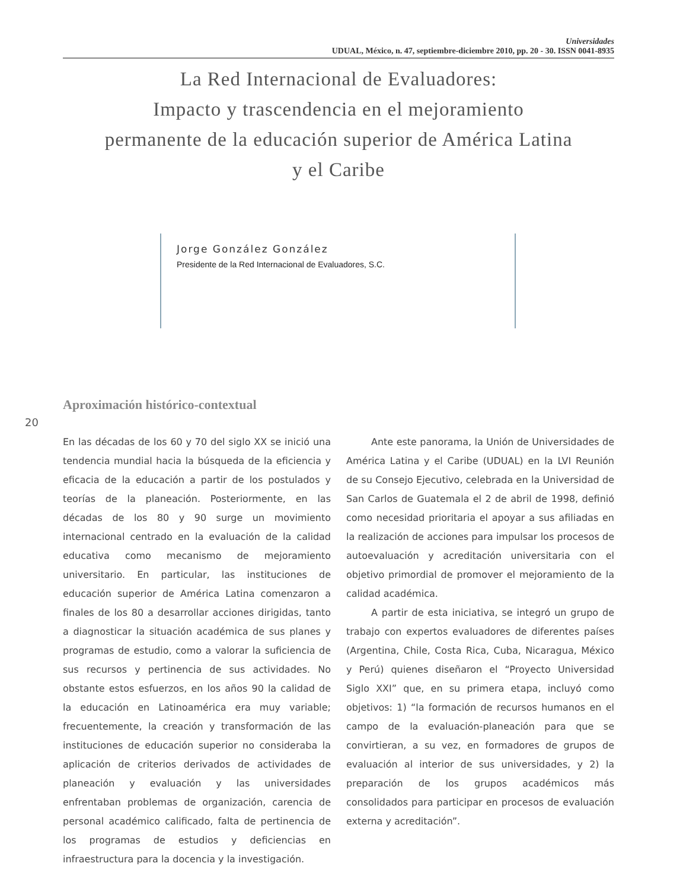Universidades
UDUAL, México, n. 47, septiembre-diciembre 2010, pp. 20 - 30. ISSN 0041-8935
La Red Internacional de Evaluadores:
Impacto y trascendencia en el mejoramiento
permanente de la educación superior de América Latina
y el Caribe
Jorge González González
Presidente de la Red Internacional de Evaluadores, S.C.
Aproximación histórico-contextual
20
En las décadas de los 60 y 70 del siglo XX se inició una tendencia mundial hacia la búsqueda de la eficiencia y eficacia de la educación a partir de los postulados y teorías de la planeación. Posteriormente, en las décadas de los 80 y 90 surge un movimiento internacional centrado en la evaluación de la calidad educativa como mecanismo de mejoramiento universitario. En particular, las instituciones de educación superior de América Latina comenzaron a finales de los 80 a desarrollar acciones dirigidas, tanto a diagnosticar la situación académica de sus planes y programas de estudio, como a valorar la suficiencia de sus recursos y pertinencia de sus actividades. No obstante estos esfuerzos, en los años 90 la calidad de la educación en Latinoamérica era muy variable; frecuentemente, la creación y transformación de las instituciones de educación superior no consideraba la aplicación de criterios derivados de actividades de planeación y evaluación y las universidades enfrentaban problemas de organización, carencia de personal académico calificado, falta de pertinencia de los programas de estudios y deficiencias en infraestructura para la docencia y la investigación.
Ante este panorama, la Unión de Universidades de América Latina y el Caribe (UDUAL) en la LVI Reunión de su Consejo Ejecutivo, celebrada en la Universidad de San Carlos de Guatemala el 2 de abril de 1998, definió como necesidad prioritaria el apoyar a sus afiliadas en la realización de acciones para impulsar los procesos de autoevaluación y acreditación universitaria con el objetivo primordial de promover el mejoramiento de la calidad académica.
A partir de esta iniciativa, se integró un grupo de trabajo con expertos evaluadores de diferentes países (Argentina, Chile, Costa Rica, Cuba, Nicaragua, México y Perú) quienes diseñaron el “Proyecto Universidad Siglo XXI” que, en su primera etapa, incluyó como objetivos: 1) “la formación de recursos humanos en el campo de la evaluación-planeación para que se convirtieran, a su vez, en formadores de grupos de evaluación al interior de sus universidades, y 2) la preparación de los grupos académicos más consolidados para participar en procesos de evaluación externa y acreditación”.